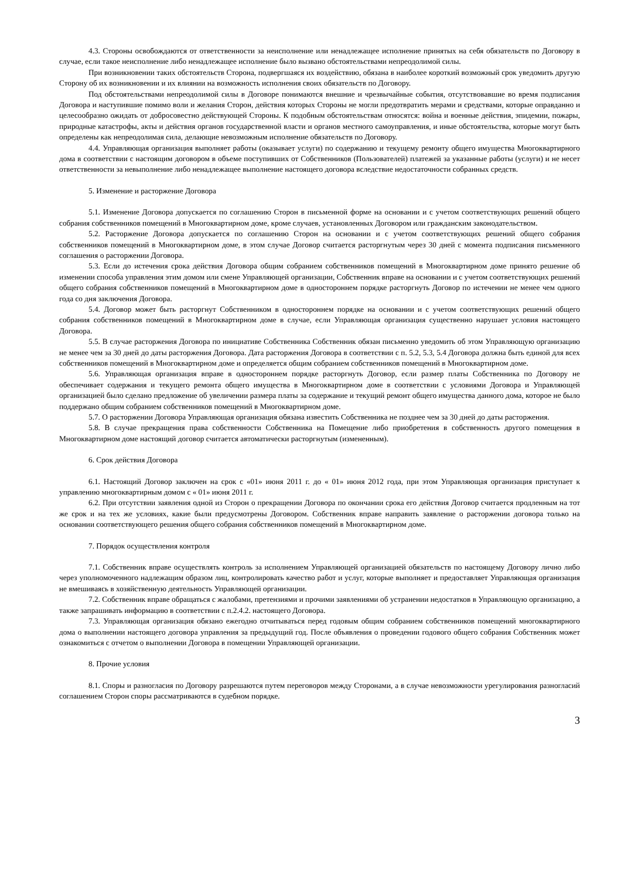4.3. Стороны освобождаются от ответственности за неисполнение или ненадлежащее исполнение принятых на себя обязательств по Договору в случае, если такое неисполнение либо ненадлежащее исполнение было вызвано обстоятельствами непреодолимой силы.
При возникновении таких обстоятельств Сторона, подвергшаяся их воздействию, обязана в наиболее короткий возможный срок уведомить другую Сторону об их возникновении и их влиянии на возможность исполнения своих обязательств по Договору.
Под обстоятельствами непреодолимой силы в Договоре понимаются внешние и чрезвычайные события, отсутствовавшие во время подписания Договора и наступившие помимо воли и желания Сторон, действия которых Стороны не могли предотвратить мерами и средствами, которые оправданно и целесообразно ожидать от добросовестно действующей Стороны. К подобным обстоятельствам относятся: война и военные действия, эпидемии, пожары, природные катастрофы, акты и действия органов государственной власти и органов местного самоуправления, и иные обстоятельства, которые могут быть определены как непреодолимая сила, делающие невозможным исполнение обязательств по Договору.
4.4. Управляющая организация выполняет работы (оказывает услуги) по содержанию и текущему ремонту общего имущества Многоквартирного дома в соответствии с настоящим договором в объеме поступивших от Собственников (Пользователей) платежей за указанные работы (услуги) и не несет ответственности за невыполнение либо ненадлежащее выполнение настоящего договора вследствие недостаточности собранных средств.
5. Изменение и расторжение Договора
5.1. Изменение Договора допускается по соглашению Сторон в письменной форме на основании и с учетом соответствующих решений общего собрания собственников помещений в Многоквартирном доме, кроме случаев, установленных Договором или гражданским законодательством.
5.2. Расторжение Договора допускается по соглашению Сторон на основании и с учетом соответствующих решений общего собрания собственников помещений в Многоквартирном доме, в этом случае Договор считается расторгнутым через 30 дней с момента подписания письменного соглашения о расторжении Договора.
5.3. Если до истечения срока действия Договора общим собранием собственников помещений в Многоквартирном доме принято решение об изменении способа управления этим домом или смене Управляющей организации, Собственник вправе на основании и с учетом соответствующих решений общего собрания собственников помещений в Многоквартирном доме в одностороннем порядке расторгнуть Договор по истечении не менее чем одного года со дня заключения Договора.
5.4. Договор может быть расторгнут Собственником в одностороннем порядке на основании и с учетом соответствующих решений общего собрания собственников помещений в Многоквартирном доме в случае, если Управляющая организация существенно нарушает условия настоящего Договора.
5.5. В случае расторжения Договора по инициативе Собственника Собственник обязан письменно уведомить об этом Управляющую организацию не менее чем за 30 дней до даты расторжения Договора. Дата расторжения Договора в соответствии с п. 5.2, 5.3, 5.4 Договора должна быть единой для всех собственников помещений в Многоквартирном доме и определяется общим собранием собственников помещений в Многоквартирном доме.
5.6. Управляющая организация вправе в одностороннем порядке расторгнуть Договор, если размер платы Собственника по Договору не обеспечивает содержания и текущего ремонта общего имущества в Многоквартирном доме в соответствии с условиями Договора и Управляющей организацией было сделано предложение об увеличении размера платы за содержание и текущий ремонт общего имущества данного дома, которое не было поддержано общим собранием собственников помещений в Многоквартирном доме.
5.7. О расторжении Договора Управляющая организация обязана известить Собственника не позднее чем за 30 дней до даты расторжения.
5.8. В случае прекращения права собственности Собственника на Помещение либо приобретения в собственность другого помещения в Многоквартирном доме настоящий договор считается автоматически расторгнутым (измененным).
6. Срок действия Договора
6.1. Настоящий Договор заключен на срок с «01» июня 2011 г. до « 01» июня 2012 года, при этом Управляющая организация приступает к управлению многоквартирным домом с « 01» июня 2011 г.
6.2. При отсутствии заявления одной из Сторон о прекращении Договора по окончании срока его действия Договор считается продленным на тот же срок и на тех же условиях, какие были предусмотрены Договором. Собственник вправе направить заявление о расторжении договора только на основании соответствующего решения общего собрания собственников помещений в Многоквартирном доме.
7. Порядок осуществления контроля
7.1. Собственник вправе осуществлять контроль за исполнением Управляющей организацией обязательств по настоящему Договору лично либо через уполномоченного надлежащим образом лиц, контролировать качество работ и услуг, которые выполняет и предоставляет Управляющая организация не вмешиваясь в хозяйственную деятельность Управляющей организации.
7.2. Собственник вправе обращаться с жалобами, претензиями и прочими заявлениями об устранении недостатков в Управляющую организацию, а также запрашивать информацию в соответствии с п.2.4.2. настоящего Договора.
7.3. Управляющая организация обязано ежегодно отчитываться перед годовым общим собранием собственников помещений многоквартирного дома о выполнении настоящего договора управления за предыдущий год. После объявления о проведении годового общего собрания Собственник может ознакомиться с отчетом о выполнении Договора в помещении Управляющей организации.
8. Прочие условия
8.1. Споры и разногласия по Договору разрешаются путем переговоров между Сторонами, а в случае невозможности урегулирования разногласий соглашением Сторон споры рассматриваются в судебном порядке.
3